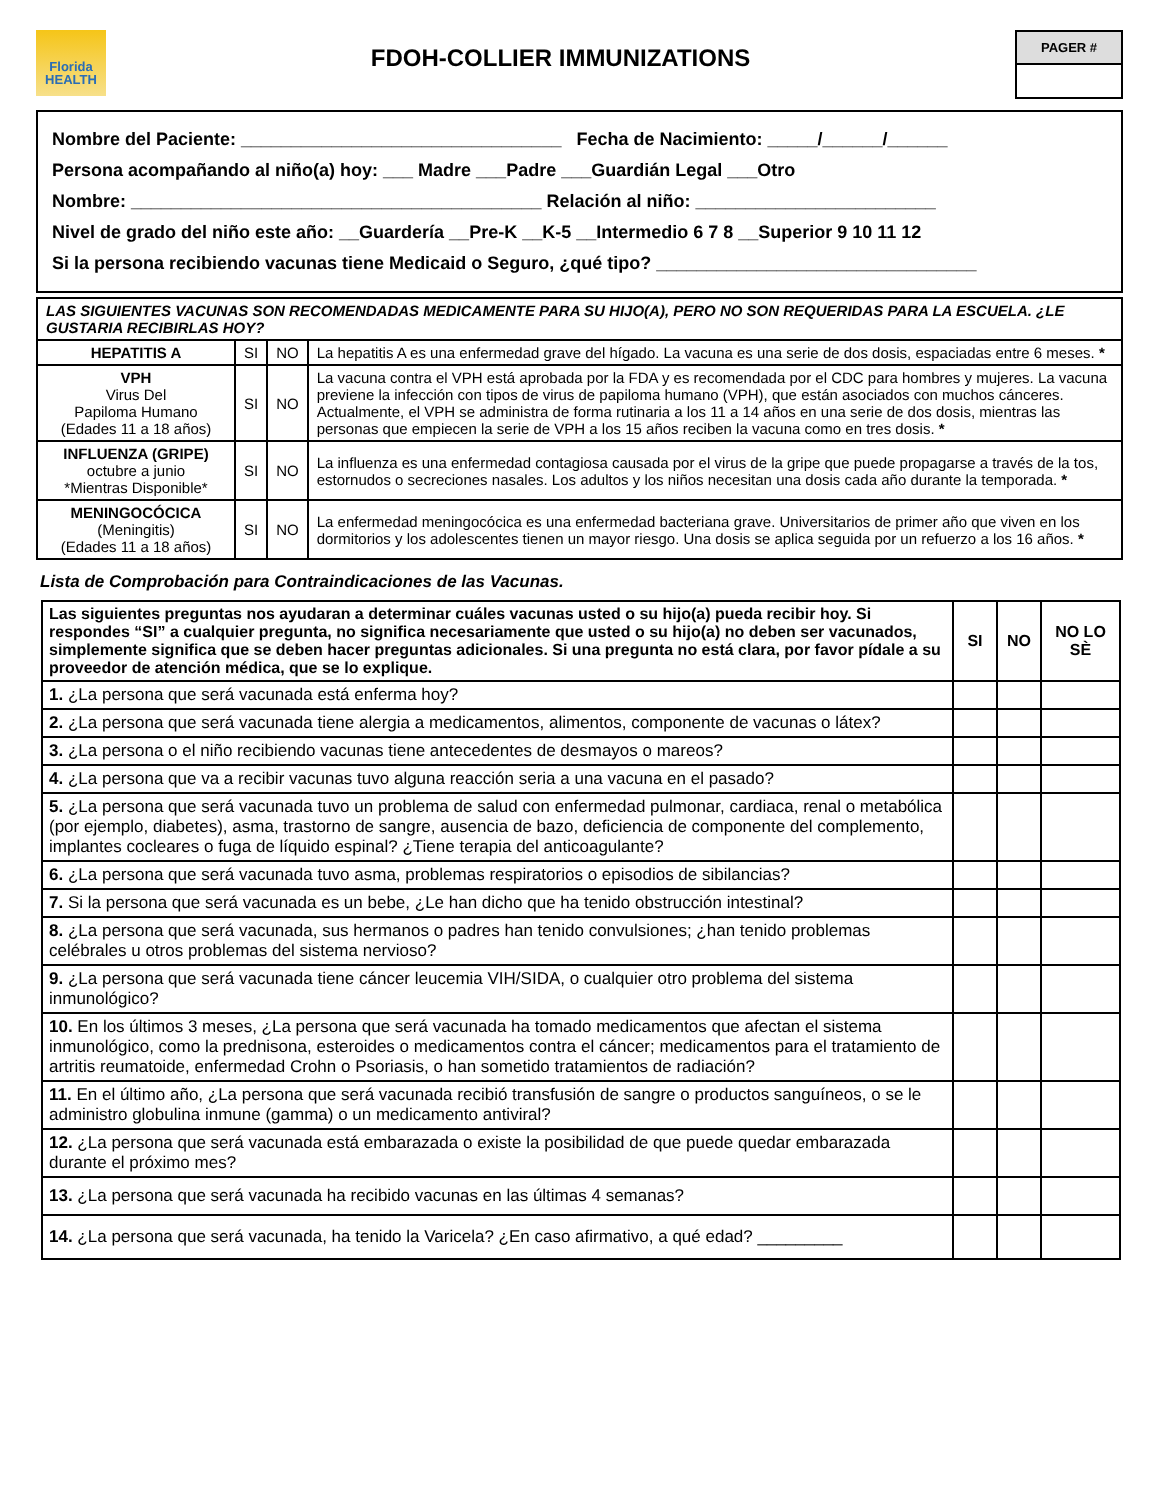Florida
HEALTH
FDOH-COLLIER IMMUNIZATIONS
PAGER #
Nombre del Paciente: ________________________________ Fecha de Nacimiento: _____/______/______
Persona acompañando al niño(a) hoy: ___ Madre ___Padre ___Guardián Legal ___Otro
Nombre: _________________________________________ Relación al niño: ________________________
Nivel de grado del niño este año: __Guardería __Pre-K __K-5 __Intermedio 6 7 8 __Superior 9 10 11 12
Si la persona recibiendo vacunas tiene Medicaid o Seguro, ¿qué tipo? ________________________________
| LAS SIGUIENTES VACUNAS SON RECOMENDADAS MEDICAMENTE PARA SU HIJO(A), PERO NO SON REQUERIDAS PARA LA ESCUELA. ¿LE GUSTARIA RECIBIRLAS HOY? | | | |
| HEPATITIS A | SI | NO | La hepatitis A es una enfermedad grave del hígado. La vacuna es una serie de dos dosis, espaciadas entre 6 meses. * |
| VPH Virus Del Papiloma Humano (Edades 11 a 18 años) | SI | NO | La vacuna contra el VPH está aprobada por la FDA y es recomendada por el CDC para hombres y mujeres. La vacuna previene la infección con tipos de virus de papiloma humano (VPH), que están asociados con muchos cánceres. Actualmente, el VPH se administra de forma rutinaria a los 11 a 14 años en una serie de dos dosis, mientras las personas que empiecen la serie de VPH a los 15 años reciben la vacuna como en tres dosis. * |
| INFLUENZA (GRIPE) octubre a junio *Mientras Disponible* | SI | NO | La influenza es una enfermedad contagiosa causada por el virus de la gripe que puede propagarse a través de la tos, estornudos o secreciones nasales. Los adultos y los niños necesitan una dosis cada año durante la temporada. * |
| MENINGOCÓCICA (Meningitis) (Edades 11 a 18 años) | SI | NO | La enfermedad meningocócica es una enfermedad bacteriana grave. Universitarios de primer año que viven en los dormitorios y los adolescentes tienen un mayor riesgo. Una dosis se aplica seguida por un refuerzo a los 16 años. * |
Lista de Comprobación para Contraindicaciones de las Vacunas.
| Las siguientes preguntas nos ayudaran a determinar cuáles vacunas usted o su hijo(a) pueda recibir hoy. Si respondes “SI” a cualquier pregunta, no significa necesariamente que usted o su hijo(a) no deben ser vacunados, simplemente significa que se deben hacer preguntas adicionales. Si una pregunta no está clara, por favor pídale a su proveedor de atención médica, que se lo explique. | SI | NO | NO LO SÈ |
| --- | --- | --- | --- |
| 1. ¿La persona que será vacunada está enferma hoy? | | | |
| 2. ¿La persona que será vacunada tiene alergia a medicamentos, alimentos, componente de vacunas o látex? | | | |
| 3. ¿La persona o el niño recibiendo vacunas tiene antecedentes de desmayos o mareos? | | | |
| 4. ¿La persona que va a recibir vacunas tuvo alguna reacción seria a una vacuna en el pasado? | | | |
| 5. ¿La persona que será vacunada tuvo un problema de salud con enfermedad pulmonar, cardiaca, renal o metabólica (por ejemplo, diabetes), asma, trastorno de sangre, ausencia de bazo, deficiencia de componente del complemento, implantes cocleares o fuga de líquido espinal? ¿Tiene terapia del anticoagulante? | | | |
| 6. ¿La persona que será vacunada tuvo asma, problemas respiratorios o episodios de sibilancias? | | | |
| 7. Si la persona que será vacunada es un bebe, ¿Le han dicho que ha tenido obstrucción intestinal? | | | |
| 8. ¿La persona que será vacunada, sus hermanos o padres han tenido convulsiones; ¿han tenido problemas celébrales u otros problemas del sistema nervioso? | | | |
| 9. ¿La persona que será vacunada tiene cáncer leucemia VIH/SIDA, o cualquier otro problema del sistema inmunológico? | | | |
| 10. En los últimos 3 meses, ¿La persona que será vacunada ha tomado medicamentos que afectan el sistema inmunológico, como la prednisona, esteroides o medicamentos contra el cáncer; medicamentos para el tratamiento de artritis reumatoide, enfermedad Crohn o Psoriasis, o han sometido tratamientos de radiación? | | | |
| 11. En el último año, ¿La persona que será vacunada recibió transfusión de sangre o productos sanguíneos, o se le administro globulina inmune (gamma) o un medicamento antiviral? | | | |
| 12. ¿La persona que será vacunada está embarazada o existe la posibilidad de que puede quedar embarazada durante el próximo mes? | | | |
| 13. ¿La persona que será vacunada ha recibido vacunas en las últimas 4 semanas? | | | |
| 14. ¿La persona que será vacunada, ha tenido la Varicela? ¿En caso afirmativo, a qué edad? _________ | | | |